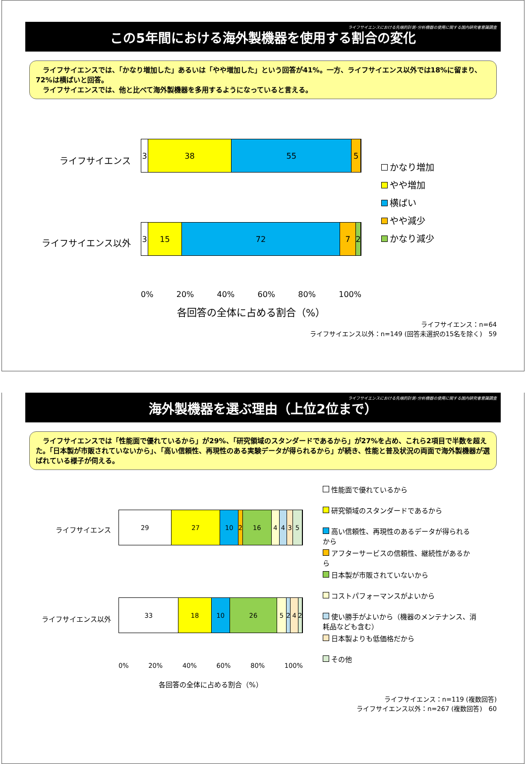ライフサイエンスにおける先端的計測･分析機器の使用に関する国内研究者意識調査
この5年間における海外製機器を使用する割合の変化
　ライフサイエンスでは、「かなり増加した」あるいは「やや増加した」という回答が41%。一方、ライフサイエンス以外では18%に留まり、72%は横ばいと回答。
　ライフサイエンスでは、他と比べて海外製機器を多用するようになっていると言える。
ライフサイエンス
ライフサイエンス以外
3 38 55 5
3 15 72 7 2
0% 20% 40% 60% 80% 100%
各回答の全体に占める割合（%）
かなり増加
やや増加
横ばい
やや減少
かなり減少
ライフサイエンス：n=64
ライフサイエンス以外：n=149 (回答未選択の15名を除く)　59
ライフサイエンスにおける先端的計測･分析機器の使用に関する国内研究者意識調査
海外製機器を選ぶ理由（上位2位まで）
　ライフサイエンスでは「性能面で優れているから」が29%、「研究領域のスタンダードであるから」が27%を占め、これら2項目で半数を超えた。「日本製が市販されていないから」、「高い信頼性、再現性のある実験データが得られるから」が続き、性能と普及状況の両面で海外製機器が選ばれている様子が伺える。
ライフサイエンス
ライフサイエンス以外
29 27 10 2 16 4 4 3 5
33 18 10 26 5 2 4 2
0% 20% 40% 60% 80% 100%
各回答の全体に占める割合（%）
性能面で優れているから
研究領域のスタンダードであるから
高い信頼性、再現性のあるデータが得られるから
アフターサービスの信頼性、継続性があるから
日本製が市販されていないから
コストパフォーマンスがよいから
使い勝手がよいから（機器のメンテナンス、消耗品なども含む）
日本製よりも低価格だから
その他
ライフサイエンス：n=119 (複数回答)
ライフサイエンス以外：n=267 (複数回答)　60